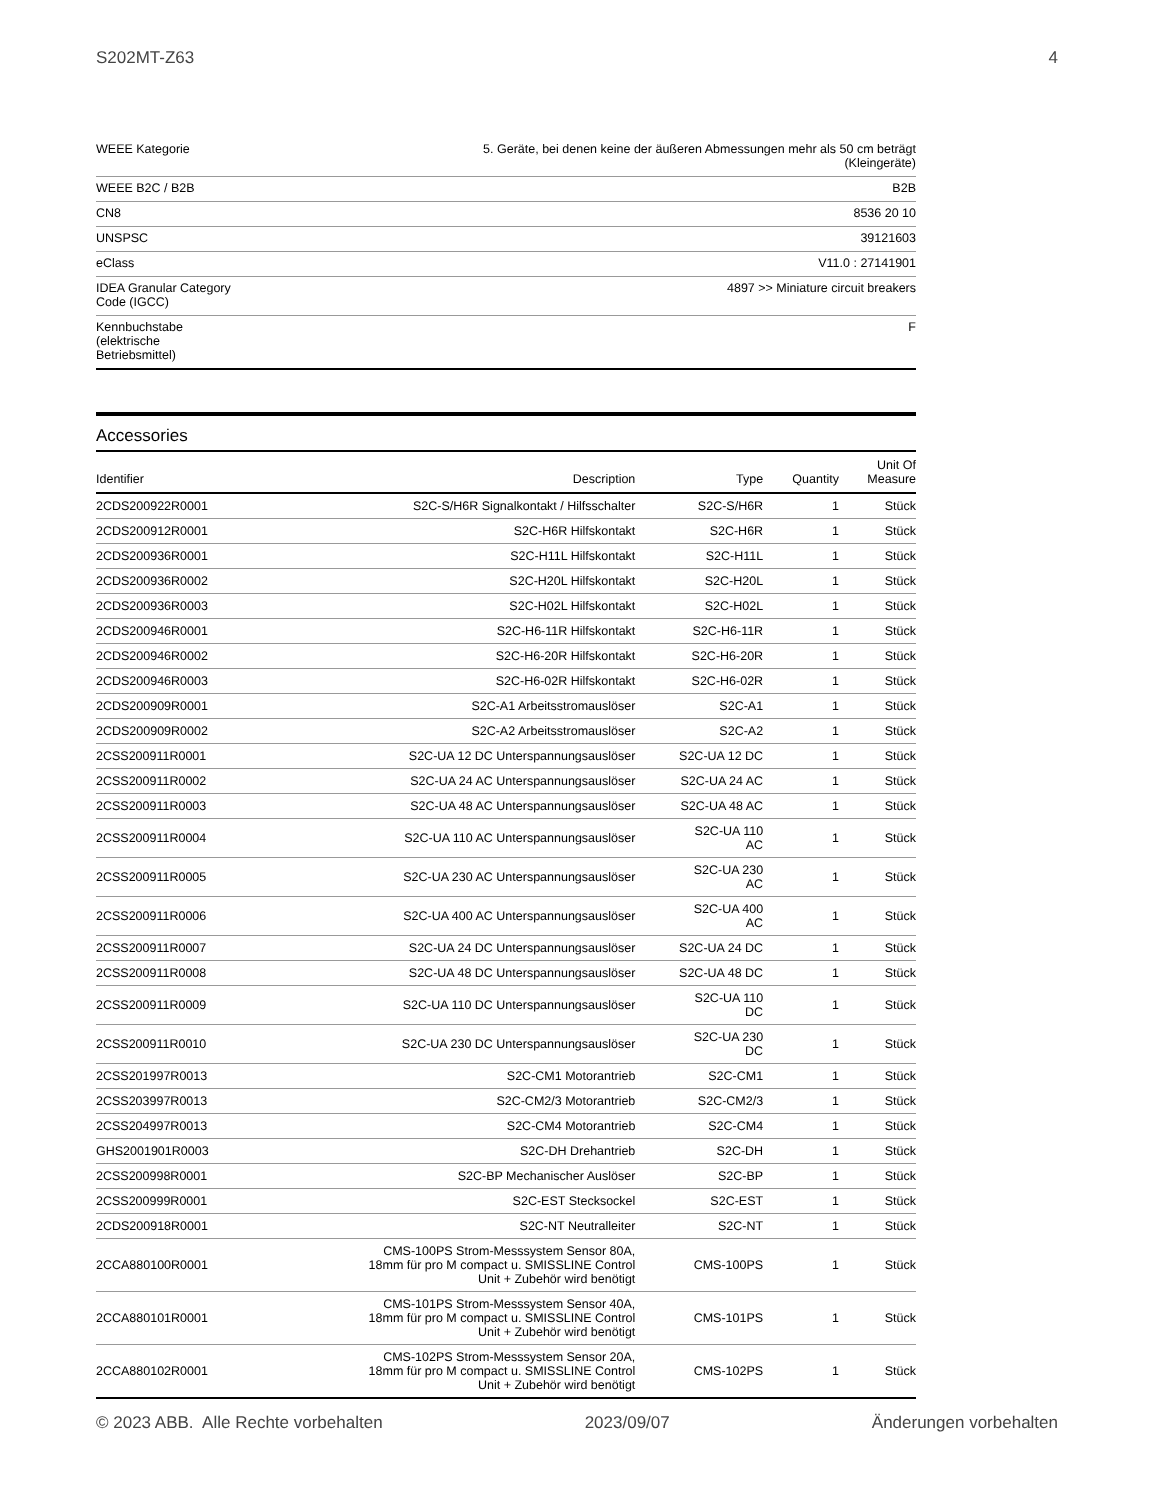S202MT-Z63 4
| WEEE Kategorie | 5. Geräte, bei denen keine der äußeren Abmessungen mehr als 50 cm beträgt (Kleingeräte) |
| WEEE B2C / B2B | B2B |
| CN8 | 8536 20 10 |
| UNSPSC | 39121603 |
| eClass | V11.0 : 27141901 |
| IDEA Granular Category Code (IGCC) | 4897 >> Miniature circuit breakers |
| Kennbuchstabe (elektrische Betriebsmittel) | F |
Accessories
| Identifier | Description | Type | Quantity | Unit Of Measure |
| --- | --- | --- | --- | --- |
| 2CDS200922R0001 | S2C-S/H6R Signalkontakt / Hilfsschalter | S2C-S/H6R | 1 | Stück |
| 2CDS200912R0001 | S2C-H6R Hilfskontakt | S2C-H6R | 1 | Stück |
| 2CDS200936R0001 | S2C-H11L Hilfskontakt | S2C-H11L | 1 | Stück |
| 2CDS200936R0002 | S2C-H20L Hilfskontakt | S2C-H20L | 1 | Stück |
| 2CDS200936R0003 | S2C-H02L Hilfskontakt | S2C-H02L | 1 | Stück |
| 2CDS200946R0001 | S2C-H6-11R Hilfskontakt | S2C-H6-11R | 1 | Stück |
| 2CDS200946R0002 | S2C-H6-20R Hilfskontakt | S2C-H6-20R | 1 | Stück |
| 2CDS200946R0003 | S2C-H6-02R Hilfskontakt | S2C-H6-02R | 1 | Stück |
| 2CDS200909R0001 | S2C-A1 Arbeitsstromauslöser | S2C-A1 | 1 | Stück |
| 2CDS200909R0002 | S2C-A2 Arbeitsstromauslöser | S2C-A2 | 1 | Stück |
| 2CSS200911R0001 | S2C-UA 12 DC Unterspannungsauslöser | S2C-UA 12 DC | 1 | Stück |
| 2CSS200911R0002 | S2C-UA 24 AC Unterspannungsauslöser | S2C-UA 24 AC | 1 | Stück |
| 2CSS200911R0003 | S2C-UA 48 AC Unterspannungsauslöser | S2C-UA 48 AC | 1 | Stück |
| 2CSS200911R0004 | S2C-UA 110 AC Unterspannungsauslöser | S2C-UA 110 AC | 1 | Stück |
| 2CSS200911R0005 | S2C-UA 230 AC Unterspannungsauslöser | S2C-UA 230 AC | 1 | Stück |
| 2CSS200911R0006 | S2C-UA 400 AC Unterspannungsauslöser | S2C-UA 400 AC | 1 | Stück |
| 2CSS200911R0007 | S2C-UA 24 DC Unterspannungsauslöser | S2C-UA 24 DC | 1 | Stück |
| 2CSS200911R0008 | S2C-UA 48 DC Unterspannungsauslöser | S2C-UA 48 DC | 1 | Stück |
| 2CSS200911R0009 | S2C-UA 110 DC Unterspannungsauslöser | S2C-UA 110 DC | 1 | Stück |
| 2CSS200911R0010 | S2C-UA 230 DC Unterspannungsauslöser | S2C-UA 230 DC | 1 | Stück |
| 2CSS201997R0013 | S2C-CM1 Motorantrieb | S2C-CM1 | 1 | Stück |
| 2CSS203997R0013 | S2C-CM2/3 Motorantrieb | S2C-CM2/3 | 1 | Stück |
| 2CSS204997R0013 | S2C-CM4 Motorantrieb | S2C-CM4 | 1 | Stück |
| GHS2001901R0003 | S2C-DH Drehantrieb | S2C-DH | 1 | Stück |
| 2CSS200998R0001 | S2C-BP Mechanischer Auslöser | S2C-BP | 1 | Stück |
| 2CSS200999R0001 | S2C-EST Stecksockel | S2C-EST | 1 | Stück |
| 2CDS200918R0001 | S2C-NT Neutralleiter | S2C-NT | 1 | Stück |
| 2CCA880100R0001 | CMS-100PS Strom-Messsystem Sensor 80A, 18mm für pro M compact u. SMISSLINE Control Unit + Zubehör wird benötigt | CMS-100PS | 1 | Stück |
| 2CCA880101R0001 | CMS-101PS Strom-Messsystem Sensor 40A, 18mm für pro M compact u. SMISSLINE Control Unit + Zubehör wird benötigt | CMS-101PS | 1 | Stück |
| 2CCA880102R0001 | CMS-102PS Strom-Messsystem Sensor 20A, 18mm für pro M compact u. SMISSLINE Control Unit + Zubehör wird benötigt | CMS-102PS | 1 | Stück |
© 2023 ABB. Alle Rechte vorbehalten 2023/09/07 Änderungen vorbehalten